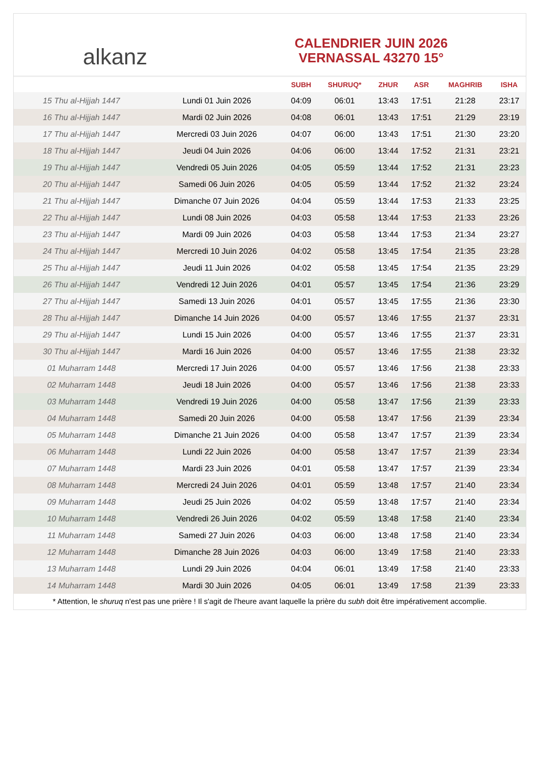alkanz
CALENDRIER JUIN 2026
VERNASSAL 43270 15°
| | | SUBH | SHURUQ* | ZHUR | ASR | MAGHRIB | ISHA |
| --- | --- | --- | --- | --- | --- | --- | --- |
| 15 Thu al-Hijjah 1447 | Lundi 01 Juin 2026 | 04:09 | 06:01 | 13:43 | 17:51 | 21:28 | 23:17 |
| 16 Thu al-Hijjah 1447 | Mardi 02 Juin 2026 | 04:08 | 06:01 | 13:43 | 17:51 | 21:29 | 23:19 |
| 17 Thu al-Hijjah 1447 | Mercredi 03 Juin 2026 | 04:07 | 06:00 | 13:43 | 17:51 | 21:30 | 23:20 |
| 18 Thu al-Hijjah 1447 | Jeudi 04 Juin 2026 | 04:06 | 06:00 | 13:44 | 17:52 | 21:31 | 23:21 |
| 19 Thu al-Hijjah 1447 | Vendredi 05 Juin 2026 | 04:05 | 05:59 | 13:44 | 17:52 | 21:31 | 23:23 |
| 20 Thu al-Hijjah 1447 | Samedi 06 Juin 2026 | 04:05 | 05:59 | 13:44 | 17:52 | 21:32 | 23:24 |
| 21 Thu al-Hijjah 1447 | Dimanche 07 Juin 2026 | 04:04 | 05:59 | 13:44 | 17:53 | 21:33 | 23:25 |
| 22 Thu al-Hijjah 1447 | Lundi 08 Juin 2026 | 04:03 | 05:58 | 13:44 | 17:53 | 21:33 | 23:26 |
| 23 Thu al-Hijjah 1447 | Mardi 09 Juin 2026 | 04:03 | 05:58 | 13:44 | 17:53 | 21:34 | 23:27 |
| 24 Thu al-Hijjah 1447 | Mercredi 10 Juin 2026 | 04:02 | 05:58 | 13:45 | 17:54 | 21:35 | 23:28 |
| 25 Thu al-Hijjah 1447 | Jeudi 11 Juin 2026 | 04:02 | 05:58 | 13:45 | 17:54 | 21:35 | 23:29 |
| 26 Thu al-Hijjah 1447 | Vendredi 12 Juin 2026 | 04:01 | 05:57 | 13:45 | 17:54 | 21:36 | 23:29 |
| 27 Thu al-Hijjah 1447 | Samedi 13 Juin 2026 | 04:01 | 05:57 | 13:45 | 17:55 | 21:36 | 23:30 |
| 28 Thu al-Hijjah 1447 | Dimanche 14 Juin 2026 | 04:00 | 05:57 | 13:46 | 17:55 | 21:37 | 23:31 |
| 29 Thu al-Hijjah 1447 | Lundi 15 Juin 2026 | 04:00 | 05:57 | 13:46 | 17:55 | 21:37 | 23:31 |
| 30 Thu al-Hijjah 1447 | Mardi 16 Juin 2026 | 04:00 | 05:57 | 13:46 | 17:55 | 21:38 | 23:32 |
| 01 Muharram 1448 | Mercredi 17 Juin 2026 | 04:00 | 05:57 | 13:46 | 17:56 | 21:38 | 23:33 |
| 02 Muharram 1448 | Jeudi 18 Juin 2026 | 04:00 | 05:57 | 13:46 | 17:56 | 21:38 | 23:33 |
| 03 Muharram 1448 | Vendredi 19 Juin 2026 | 04:00 | 05:58 | 13:47 | 17:56 | 21:39 | 23:33 |
| 04 Muharram 1448 | Samedi 20 Juin 2026 | 04:00 | 05:58 | 13:47 | 17:56 | 21:39 | 23:34 |
| 05 Muharram 1448 | Dimanche 21 Juin 2026 | 04:00 | 05:58 | 13:47 | 17:57 | 21:39 | 23:34 |
| 06 Muharram 1448 | Lundi 22 Juin 2026 | 04:00 | 05:58 | 13:47 | 17:57 | 21:39 | 23:34 |
| 07 Muharram 1448 | Mardi 23 Juin 2026 | 04:01 | 05:58 | 13:47 | 17:57 | 21:39 | 23:34 |
| 08 Muharram 1448 | Mercredi 24 Juin 2026 | 04:01 | 05:59 | 13:48 | 17:57 | 21:40 | 23:34 |
| 09 Muharram 1448 | Jeudi 25 Juin 2026 | 04:02 | 05:59 | 13:48 | 17:57 | 21:40 | 23:34 |
| 10 Muharram 1448 | Vendredi 26 Juin 2026 | 04:02 | 05:59 | 13:48 | 17:58 | 21:40 | 23:34 |
| 11 Muharram 1448 | Samedi 27 Juin 2026 | 04:03 | 06:00 | 13:48 | 17:58 | 21:40 | 23:34 |
| 12 Muharram 1448 | Dimanche 28 Juin 2026 | 04:03 | 06:00 | 13:49 | 17:58 | 21:40 | 23:33 |
| 13 Muharram 1448 | Lundi 29 Juin 2026 | 04:04 | 06:01 | 13:49 | 17:58 | 21:40 | 23:33 |
| 14 Muharram 1448 | Mardi 30 Juin 2026 | 04:05 | 06:01 | 13:49 | 17:58 | 21:39 | 23:33 |
* Attention, le shuruq n'est pas une prière ! Il s'agit de l'heure avant laquelle la prière du subh doit être impérativement accomplie.